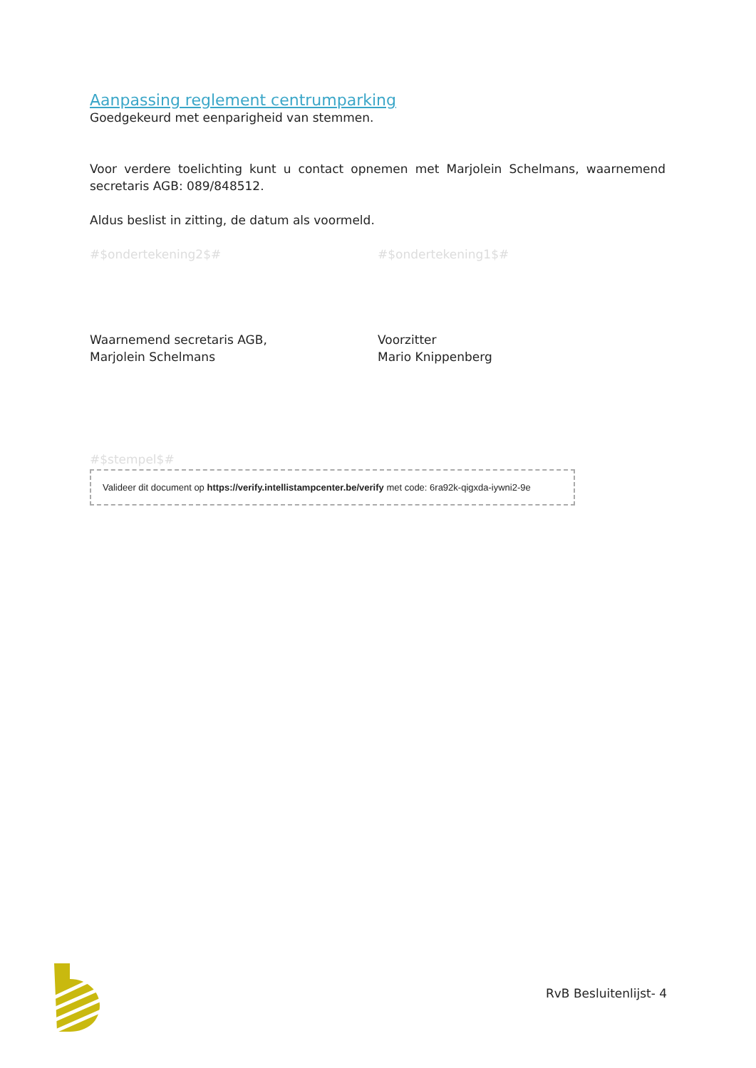Aanpassing reglement centrumparking
Goedgekeurd met eenparigheid van stemmen.
Voor verdere toelichting kunt u contact opnemen met Marjolein Schelmans, waarnemend secretaris AGB: 089/848512.
Aldus beslist in zitting, de datum als voormeld.
#$ondertekening2$# #$ondertekening1$#
Waarnemend secretaris AGB,
Marjolein Schelmans
Voorzitter
Mario Knippenberg
#$stempel$#
Valideer dit document op https://verify.intellistampcenter.be/verify met code: 6ra92k-qigxda-iywni2-9e
RvB Besluitenlijst- 4